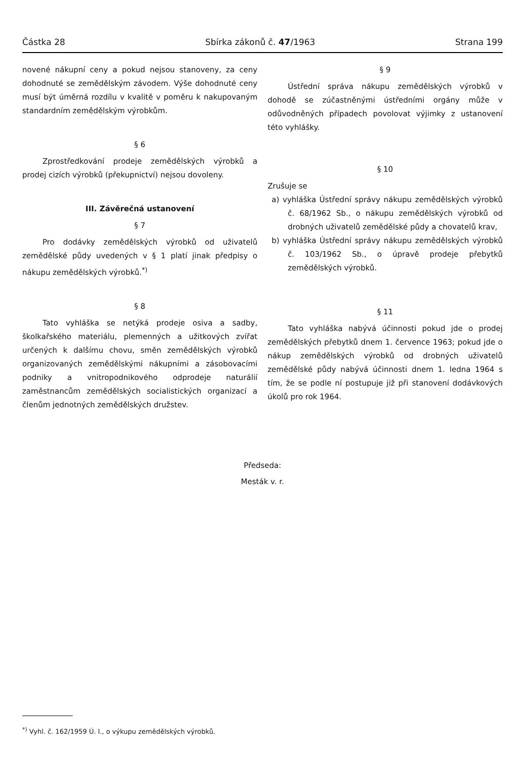Částka 28 Sbírka zákonů č. 47/1963 Strana 199
novené nákupní ceny a pokud nejsou stanoveny, za ceny dohodnuté se zemědělským závodem. Výše dohodnuté ceny musí být úměrná rozdílu v kvalitě v poměru k nakupovaným standardním zemědělským výrobkům.
§ 6
Zprostředkování prodeje zemědělských výrobků a prodej cizích výrobků (překupnictví) nejsou dovoleny.
III. Závěrečná ustanovení
§ 7
Pro dodávky zemědělských výrobků od uživatelů zemědělské půdy uvedených v § 1 platí jinak předpisy o nákupu zemědělských výrobků.<sup>*)</sup>
§ 8
Tato vyhláška se netýká prodeje osiva a sadby, školkařského materiálu, plemenných a užitkových zvířat určených k dalšímu chovu, směn zemědělských výrobků organizovaných zemědělskými nákupními a zásobovacími podniky a vnitropodnikového odprodeje naturálií zaměstnancům zemědělských socialistických organizací a členům jednotných zemědělských družstev.
§ 9
Ústřední správa nákupu zemědělských výrobků v dohodě se zúčastněnými ústředními orgány může v odůvodněných případech povolovat výjimky z ustanovení této vyhlášky.
§ 10
Zrušuje se
a) vyhláška Ústřední správy nákupu zemědělských výrobků č. 68/1962 Sb., o nákupu zemědělských výrobků od drobných uživatelů zemědělské půdy a chovatelů krav,
b) vyhláška Ústřední správy nákupu zemědělských výrobků č. 103/1962 Sb., o úpravě prodeje přebytků zemědělských výrobků.
§ 11
Tato vyhláška nabývá účinnosti pokud jde o prodej zemědělských přebytků dnem 1. července 1963; pokud jde o nákup zemědělských výrobků od drobných uživatelů zemědělské půdy nabývá účinnosti dnem 1. ledna 1964 s tím, že se podle ní postupuje již při stanovení dodávkových úkolů pro rok 1964.
Předseda:
Mesták v. r.
<sup>*)</sup> Vyhl. č. 162/1959 Ú. l., o výkupu zemědělských výrobků.